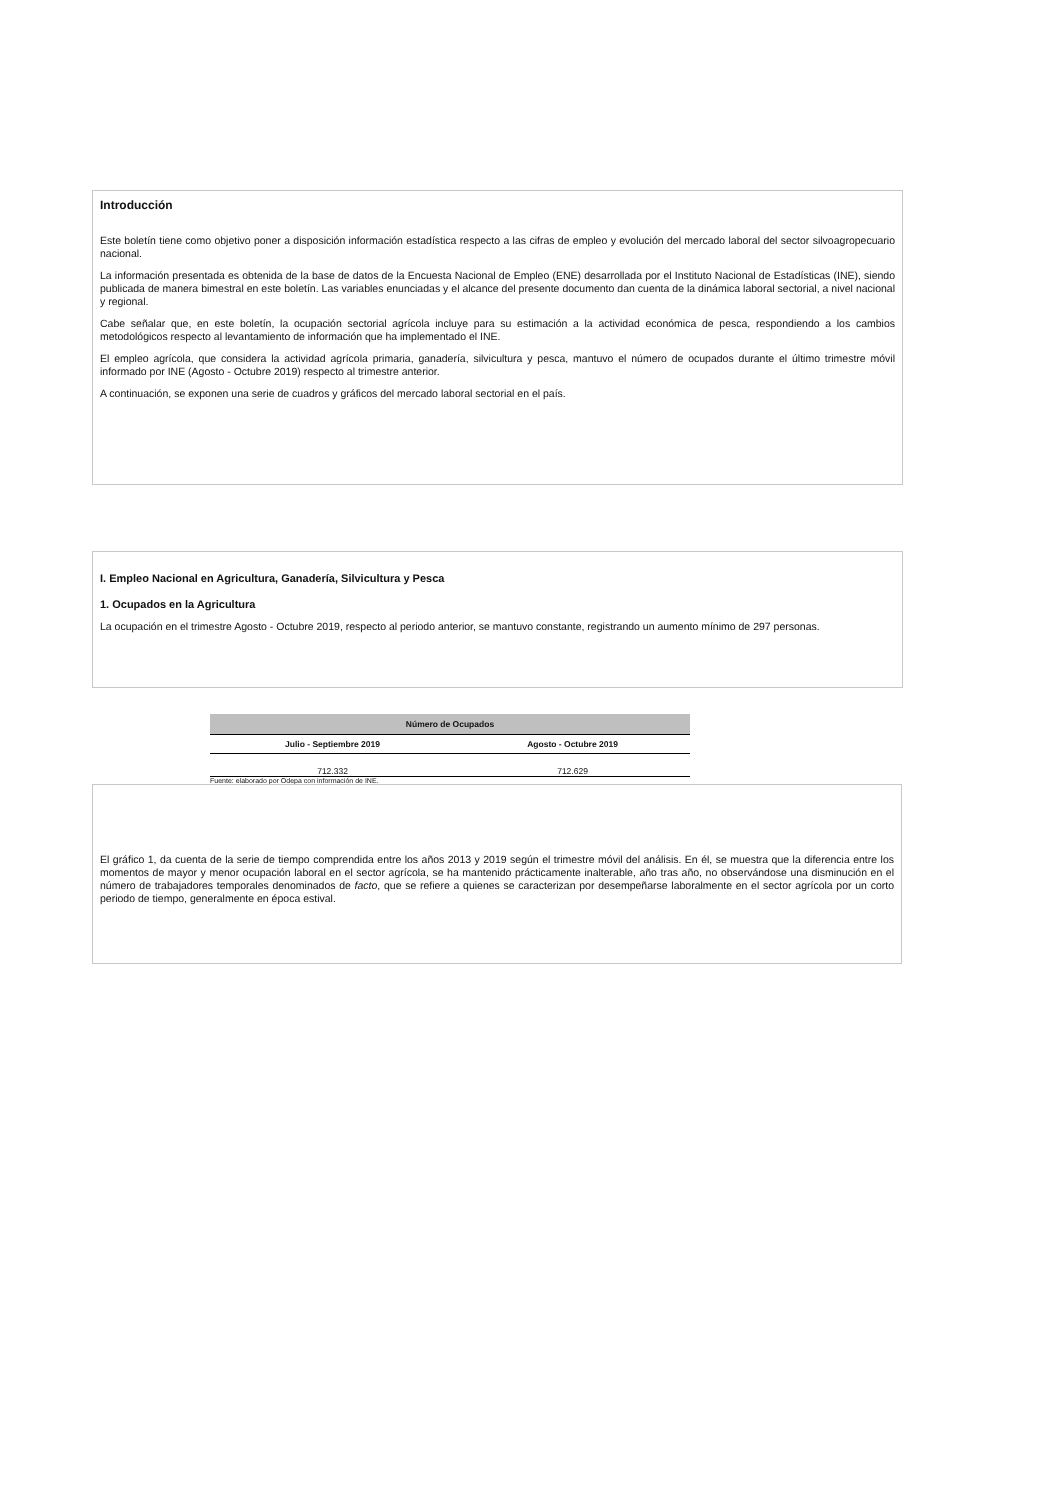Introducción
Este boletín tiene como objetivo poner a disposición información estadística respecto a las cifras de empleo y evolución del mercado laboral del sector silvoagropecuario nacional.
La información presentada es obtenida de la base de datos de la Encuesta Nacional de Empleo (ENE) desarrollada por el Instituto Nacional de Estadísticas (INE), siendo publicada de manera bimestral en este boletín. Las variables enunciadas y el alcance del presente documento dan cuenta de la dinámica laboral sectorial, a nivel nacional y regional.
Cabe señalar que, en este boletín, la ocupación sectorial agrícola incluye para su estimación a la actividad económica de pesca, respondiendo a los cambios metodológicos respecto al levantamiento de información que ha implementado el INE.
El empleo agrícola, que considera la actividad agrícola primaria, ganadería, silvicultura y pesca, mantuvo el número de ocupados durante el último trimestre móvil informado por INE (Agosto - Octubre 2019) respecto al trimestre anterior.
A continuación, se exponen una serie de cuadros y gráficos del mercado laboral sectorial en el país.
I. Empleo Nacional en Agricultura, Ganadería, Silvicultura y Pesca
1. Ocupados en la Agricultura
La ocupación en el trimestre Agosto - Octubre 2019, respecto al periodo anterior, se mantuvo constante, registrando un aumento mínimo de 297 personas.
| Número de Ocupados | |
| --- | --- |
| Julio - Septiembre 2019 | Agosto - Octubre 2019 |
| 712.332 | 712.629 |
Fuente: elaborado por Odepa con información de INE.
El gráfico 1, da cuenta de la serie de tiempo comprendida entre los años 2013 y 2019 según el trimestre móvil del análisis. En él, se muestra que la diferencia entre los momentos de mayor y menor ocupación laboral en el sector agrícola, se ha mantenido prácticamente inalterable, año tras año, no observándose una disminución en el número de trabajadores temporales denominados de facto, que se refiere a quienes se caracterizan por desempeñarse laboralmente en el sector agrícola por un corto periodo de tiempo, generalmente en época estival.